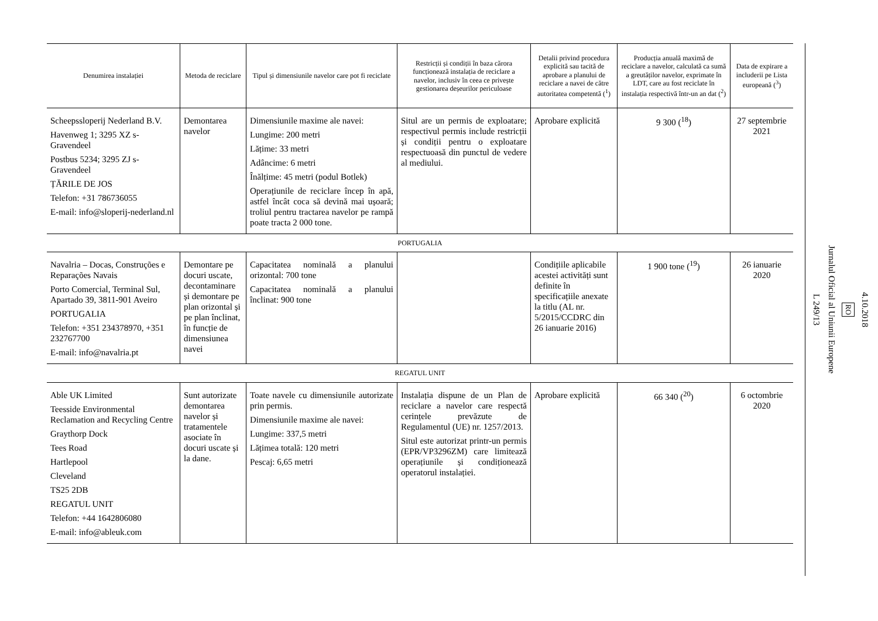| Denumirea instalației | Metoda de reciclare | Tipul și dimensiunile navelor care pot fi reciclate | Restricții și condiții în baza cărora funcționează instalația de reciclare a navelor, inclusiv în ceea ce privește gestionarea deșeurilor periculoase | Detalii privind procedura explicită sau tacită de aprobare a planului de reciclare a navei de către autoritatea competentă (<sup>1</sup>) | Producția anuală maximă de reciclare a navelor, calculată ca sumă a greutăților navelor, exprimate în LDT, care au fost reciclate în instalația respectivă într-un an dat (<sup>2</sup>) | Data de expirare a includerii pe Lista europeană (<sup>3</sup>) |
| --- | --- | --- | --- | --- | --- | --- |
| Scheepssloperij Nederland B.V. Havenweg 1; 3295 XZ s-Gravendeel Postbus 5234; 3295 ZJ s-Gravendeel ȚĂRILE DE JOS Telefon: +31 786736055 E-mail: info@sloperij-nederland.nl | Demontarea navelor | Dimensiunile maxime ale navei: Lungime: 200 metri Lățime: 33 metri Adâncime: 6 metri Înălțime: 45 metri (podul Botlek) Operațiunile de reciclare încep în apă, astfel încât coca să devină mai ușoară; troliul pentru tractarea navelor pe rampă poate tracta 2 000 tone. | Situl are un permis de exploatare; respectivul permis include restricții și condiții pentru o exploatare respectuoasă din punctul de vedere al mediului. | Aprobare explicită | 9 300 (<sup>18</sup>) | 27 septembrie 2021 |
| PORTUGALIA | | | | | | |
| Navalria – Docas, Construções e Reparações Navais Porto Comercial, Terminal Sul, Apartado 39, 3811-901 Aveiro PORTUGALIA Telefon: +351 234378970, +351 232767700 E-mail: info@navalria.pt | Demontare pe docuri uscate, decontaminare și demontare pe plan orizontal și pe plan înclinat, în funcție de dimensiunea navei | Capacitatea nominală a planului orizontal: 700 tone Capacitatea nominală a planului înclinat: 900 tone | | Condițiile aplicabile acestei activități sunt definite în specificațiile anexate la titlu (AL nr. 5/2015/CCDRC din 26 ianuarie 2016) | 1 900 tone (<sup>19</sup>) | 26 ianuarie 2020 |
| REGATUL UNIT | | | | | | |
| Able UK Limited Teesside Environmental Reclamation and Recycling Centre Graythorp Dock Tees Road Hartlepool Cleveland TS25 2DB REGATUL UNIT Telefon: +44 1642806080 E-mail: info@ableuk.com | Sunt autorizate demontarea navelor și tratamentele asociate în docuri uscate și la dane. | Toate navele cu dimensiunile autorizate prin permis. Dimensiunile maxime ale navei: Lungime: 337,5 metri Lățimea totală: 120 metri Pescaj: 6,65 metri | Instalația dispune de un Plan de reciclare a navelor care respectă cerințele prevăzute de Regulamentul (UE) nr. 1257/2013. Situl este autorizat printr-un permis (EPR/VP3296ZM) care limitează operațiunile și condiționează operatorul instalației. | Aprobare explicită | 66 340 (<sup>20</sup>) | 6 octombrie 2020 |
4.10.2018
RO
Jurnalul Oficial al Uniunii Europene
L 249/13